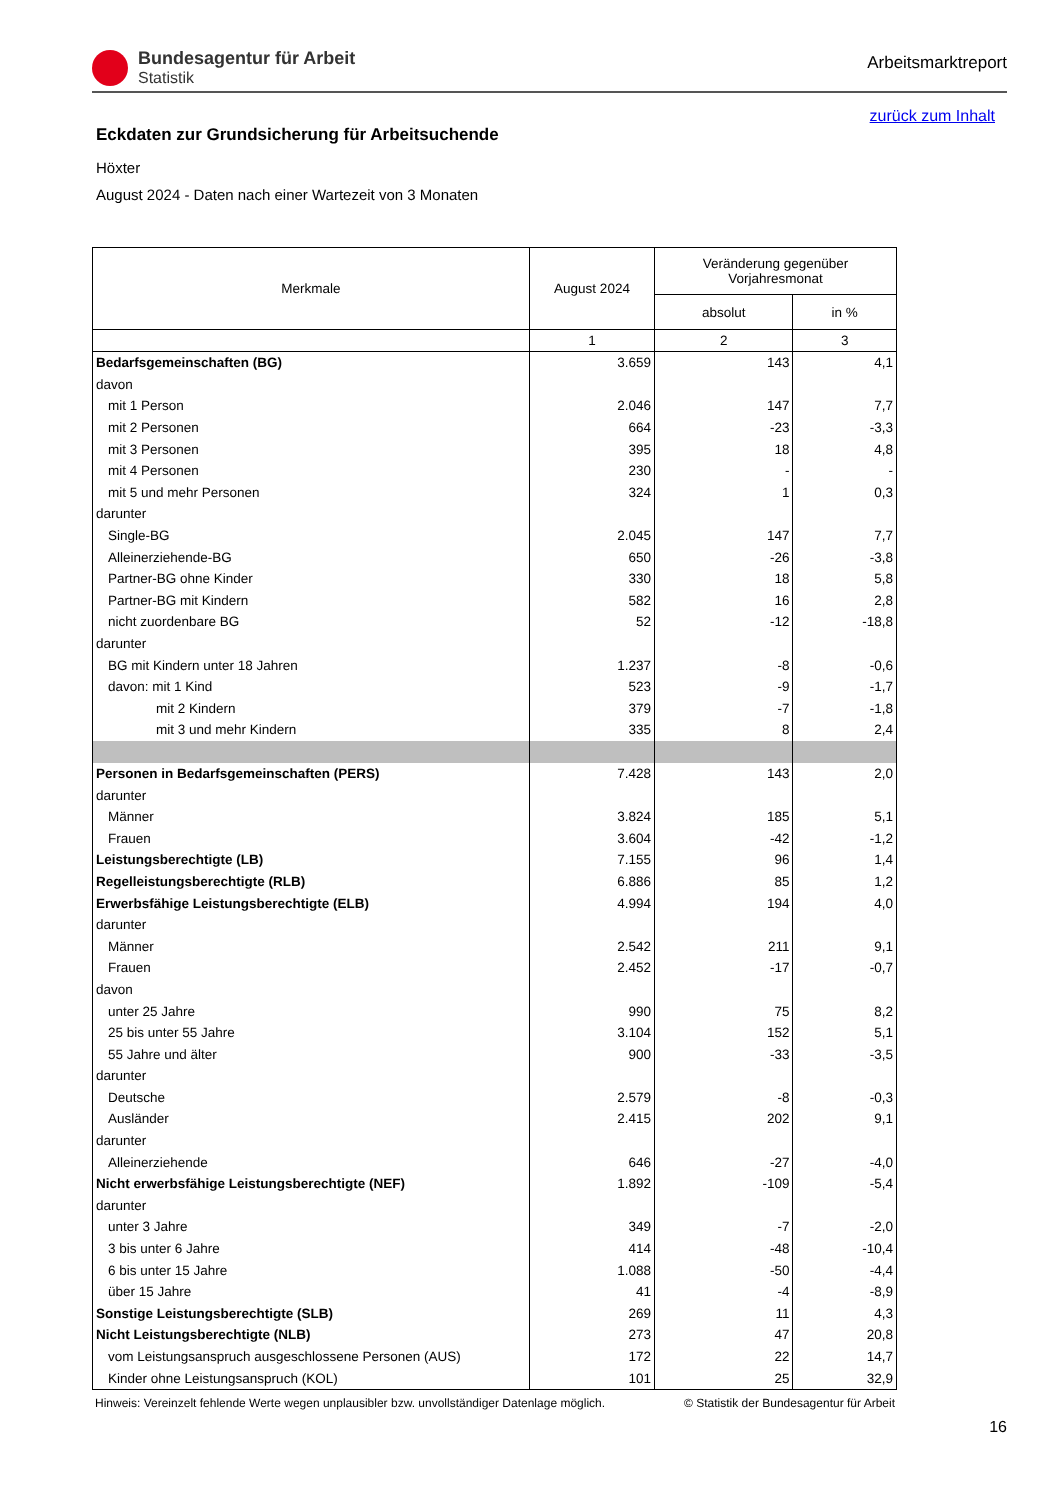Bundesagentur für Arbeit
Statistik
Arbeitsmarktreport
zurück zum Inhalt
Eckdaten zur Grundsicherung für Arbeitsuchende
Höxter
August 2024 - Daten nach einer Wartezeit von 3 Monaten
| Merkmale | August 2024 | Veränderung gegenüber Vorjahresmonat | |
| --- | --- | --- | --- |
| | | absolut | in % |
| | 1 | 2 | 3 |
| Bedarfsgemeinschaften (BG) | 3.659 | 143 | 4,1 |
| davon | | | |
| mit 1 Person | 2.046 | 147 | 7,7 |
| mit 2 Personen | 664 | -23 | -3,3 |
| mit 3 Personen | 395 | 18 | 4,8 |
| mit 4 Personen | 230 | - | - |
| mit 5 und mehr Personen | 324 | 1 | 0,3 |
| darunter | | | |
| Single-BG | 2.045 | 147 | 7,7 |
| Alleinerziehende-BG | 650 | -26 | -3,8 |
| Partner-BG ohne Kinder | 330 | 18 | 5,8 |
| Partner-BG mit Kindern | 582 | 16 | 2,8 |
| nicht zuordenbare BG | 52 | -12 | -18,8 |
| darunter | | | |
| BG mit Kindern unter 18 Jahren | 1.237 | -8 | -0,6 |
| davon: mit 1 Kind | 523 | -9 | -1,7 |
| mit 2 Kindern | 379 | -7 | -1,8 |
| mit 3 und mehr Kindern | 335 | 8 | 2,4 |
| Personen in Bedarfsgemeinschaften (PERS) | 7.428 | 143 | 2,0 |
| darunter | | | |
| Männer | 3.824 | 185 | 5,1 |
| Frauen | 3.604 | -42 | -1,2 |
| Leistungsberechtigte (LB) | 7.155 | 96 | 1,4 |
| Regelleistungsberechtigte (RLB) | 6.886 | 85 | 1,2 |
| Erwerbsfähige Leistungsberechtigte (ELB) | 4.994 | 194 | 4,0 |
| darunter | | | |
| Männer | 2.542 | 211 | 9,1 |
| Frauen | 2.452 | -17 | -0,7 |
| davon | | | |
| unter 25 Jahre | 990 | 75 | 8,2 |
| 25 bis unter 55 Jahre | 3.104 | 152 | 5,1 |
| 55 Jahre und älter | 900 | -33 | -3,5 |
| darunter | | | |
| Deutsche | 2.579 | -8 | -0,3 |
| Ausländer | 2.415 | 202 | 9,1 |
| darunter | | | |
| Alleinerziehende | 646 | -27 | -4,0 |
| Nicht erwerbsfähige Leistungsberechtigte (NEF) | 1.892 | -109 | -5,4 |
| darunter | | | |
| unter 3 Jahre | 349 | -7 | -2,0 |
| 3 bis unter 6 Jahre | 414 | -48 | -10,4 |
| 6 bis unter 15 Jahre | 1.088 | -50 | -4,4 |
| über 15 Jahre | 41 | -4 | -8,9 |
| Sonstige Leistungsberechtigte (SLB) | 269 | 11 | 4,3 |
| Nicht Leistungsberechtigte (NLB) | 273 | 47 | 20,8 |
| vom Leistungsanspruch ausgeschlossene Personen (AUS) | 172 | 22 | 14,7 |
| Kinder ohne Leistungsanspruch (KOL) | 101 | 25 | 32,9 |
Hinweis: Vereinzelt fehlende Werte wegen unplausibler bzw. unvollständiger Datenlage möglich. © Statistik der Bundesagentur für Arbeit
16